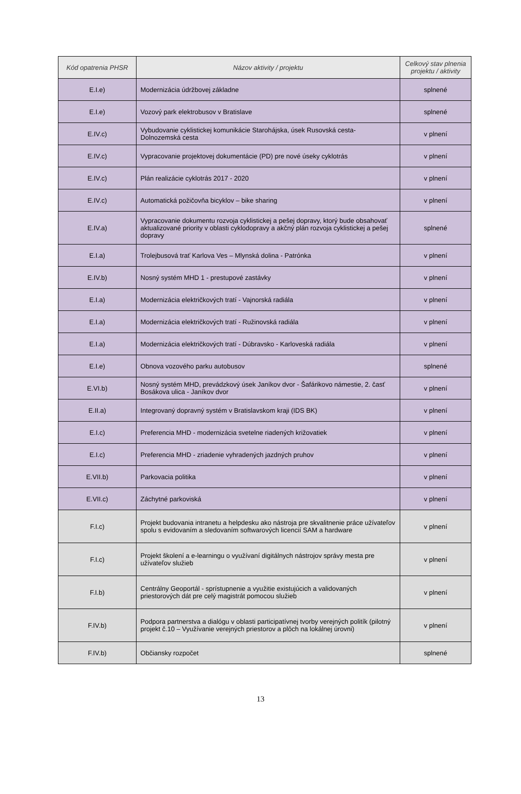| Kód opatrenia PHSR | Názov aktivity / projektu | Celkový stav plnenia projektu / aktivity |
| --- | --- | --- |
| E.I.e) | Modernizácia údržbovej základne | splnené |
| E.I.e) | Vozový park elektrobusov v Bratislave | splnené |
| E.IV.c) | Vybudovanie cyklistickej komunikácie Starohájska, úsek Rusovská cesta-Dolnozemská cesta | v plnení |
| E.IV.c) | Vypracovanie projektovej dokumentácie (PD) pre nové úseky cyklotrás | v plnení |
| E.IV.c) | Plán realizácie cyklotrás 2017 - 2020 | v plnení |
| E.IV.c) | Automatická požičovňa bicyklov – bike sharing | v plnení |
| E.IV.a) | Vypracovanie dokumentu rozvoja cyklistickej a pešej dopravy, ktorý bude obsahovať aktualizované priority v oblasti cyklodopravy a akčný plán rozvoja cyklistickej a pešej dopravy | splnené |
| E.I.a) | Trolejbusová trať Karlova Ves – Mlynská dolina - Patrónka | v plnení |
| E.IV.b) | Nosný systém MHD 1 - prestupové zastávky | v plnení |
| E.I.a) | Modernizácia električkových tratí - Vajnorská radiála | v plnení |
| E.I.a) | Modernizácia električkových tratí - Ružinovská radiála | v plnení |
| E.I.a) | Modernizácia električkových tratí - Dúbravsko - Karloveská radiála | v plnení |
| E.I.e) | Obnova vozového parku autobusov | splnené |
| E.VI.b) | Nosný systém MHD, prevádzkový úsek Janíkov dvor - Šafárikovo námestie, 2. časť Bosákova ulica - Janíkov dvor | v plnení |
| E.II.a) | Integrovaný dopravný systém v Bratislavskom kraji (IDS BK) | v plnení |
| E.I.c) | Preferencia MHD - modernizácia svetelne riadených križovatiek | v plnení |
| E.I.c) | Preferencia MHD - zriadenie vyhradených jazdných pruhov | v plnení |
| E.VII.b) | Parkovacia politika | v plnení |
| E.VII.c) | Záchytné parkoviská | v plnení |
| F.I.c) | Projekt budovania intranetu a helpdesku ako nástroja pre skvalitnenie práce užívateľov spolu s evidovaním a sledovaním softwarových licencií SAM a hardware | v plnení |
| F.I.c) | Projekt školení a e-learningu o využívaní digitálnych nástrojov správy mesta pre užívateľov služieb | v plnení |
| F.I.b) | Centrálny Geoportál - sprístupnenie a využitie existujúcich a validovaných priestorových dát pre celý magistrát pomocou služieb | v plnení |
| F.IV.b) | Podpora partnerstva a dialógu v oblasti participatívnej tvorby verejných politík (pilotný projekt č.10 – Využívanie verejných priestorov a plôch na lokálnej úrovni) | v plnení |
| F.IV.b) | Občiansky rozpočet | splnené |
13